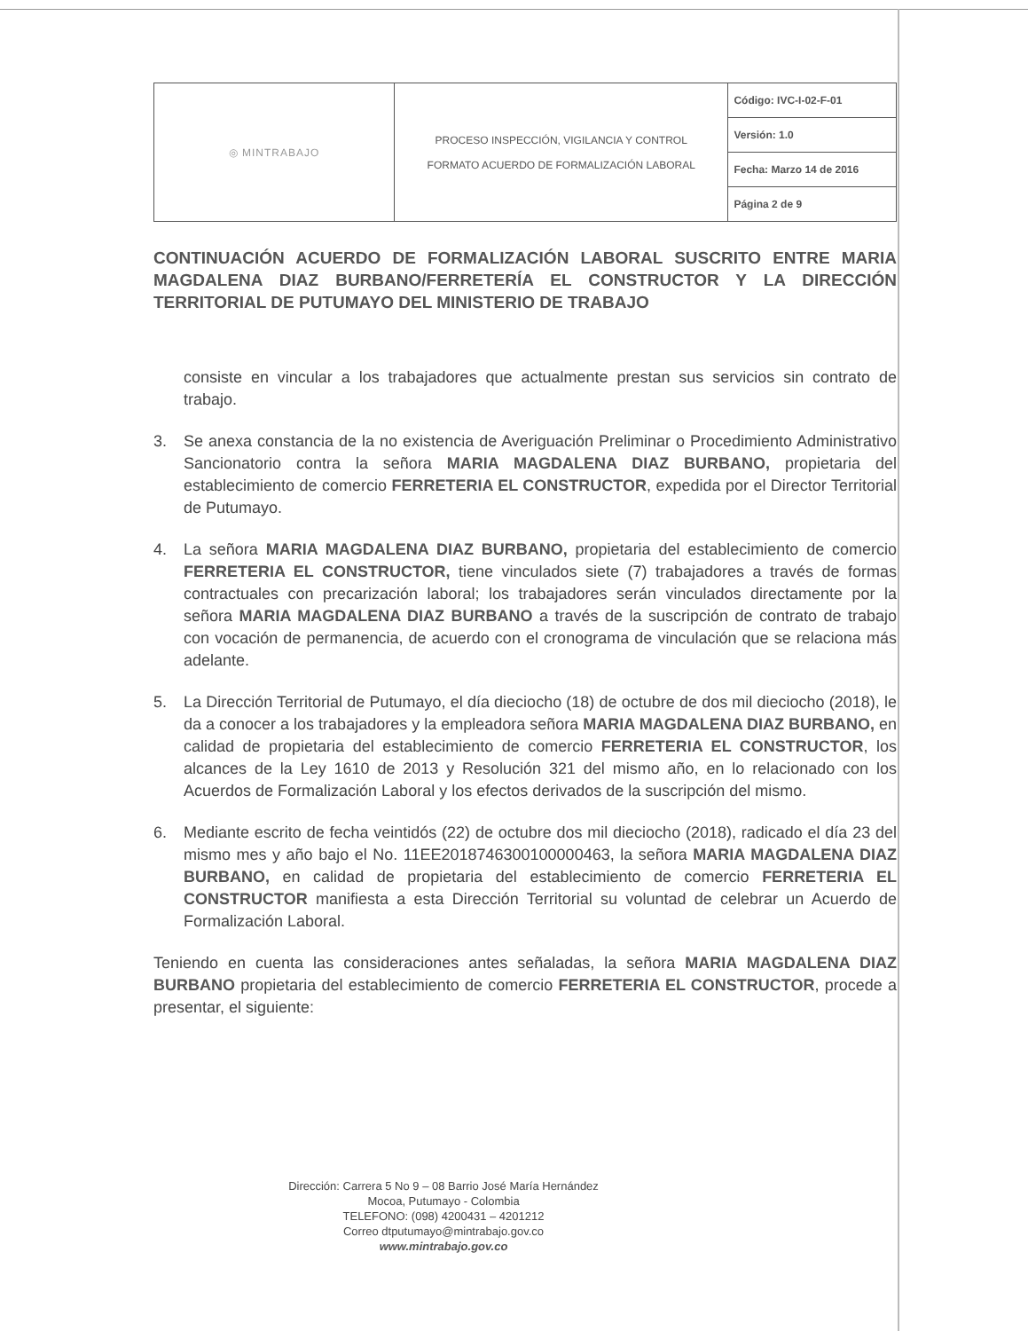| ◎ MINTRABAJO | PROCESO INSPECCIÓN, VIGILANCIA Y CONTROL FORMATO ACUERDO DE FORMALIZACIÓN LABORAL | Código: IVC-I-02-F-01 |
| | | Versión: 1.0 |
| | | Fecha: Marzo 14 de 2016 |
| | | Página 2 de 9 |
CONTINUACIÓN ACUERDO DE FORMALIZACIÓN LABORAL SUSCRITO ENTRE MARIA MAGDALENA DIAZ BURBANO/FERRETERÍA EL CONSTRUCTOR Y LA DIRECCIÓN TERRITORIAL DE PUTUMAYO DEL MINISTERIO DE TRABAJO
consiste en vincular a los trabajadores que actualmente prestan sus servicios sin contrato de trabajo.
3. Se anexa constancia de la no existencia de Averiguación Preliminar o Procedimiento Administrativo Sancionatorio contra la señora MARIA MAGDALENA DIAZ BURBANO, propietaria del establecimiento de comercio FERRETERIA EL CONSTRUCTOR, expedida por el Director Territorial de Putumayo.
4. La señora MARIA MAGDALENA DIAZ BURBANO, propietaria del establecimiento de comercio FERRETERIA EL CONSTRUCTOR, tiene vinculados siete (7) trabajadores a través de formas contractuales con precarización laboral; los trabajadores serán vinculados directamente por la señora MARIA MAGDALENA DIAZ BURBANO a través de la suscripción de contrato de trabajo con vocación de permanencia, de acuerdo con el cronograma de vinculación que se relaciona más adelante.
5. La Dirección Territorial de Putumayo, el día dieciocho (18) de octubre de dos mil dieciocho (2018), le da a conocer a los trabajadores y la empleadora señora MARIA MAGDALENA DIAZ BURBANO, en calidad de propietaria del establecimiento de comercio FERRETERIA EL CONSTRUCTOR, los alcances de la Ley 1610 de 2013 y Resolución 321 del mismo año, en lo relacionado con los Acuerdos de Formalización Laboral y los efectos derivados de la suscripción del mismo.
6. Mediante escrito de fecha veintidós (22) de octubre dos mil dieciocho (2018), radicado el día 23 del mismo mes y año bajo el No. 11EE2018746300100000463, la señora MARIA MAGDALENA DIAZ BURBANO, en calidad de propietaria del establecimiento de comercio FERRETERIA EL CONSTRUCTOR manifiesta a esta Dirección Territorial su voluntad de celebrar un Acuerdo de Formalización Laboral.
Teniendo en cuenta las consideraciones antes señaladas, la señora MARIA MAGDALENA DIAZ BURBANO propietaria del establecimiento de comercio FERRETERIA EL CONSTRUCTOR, procede a presentar, el siguiente:
Dirección: Carrera 5 No 9 – 08 Barrio José María Hernández
Mocoa, Putumayo - Colombia
TELEFONO: (098) 4200431 – 4201212
Correo dtputumayo@mintrabajo.gov.co
www.mintrabajo.gov.co